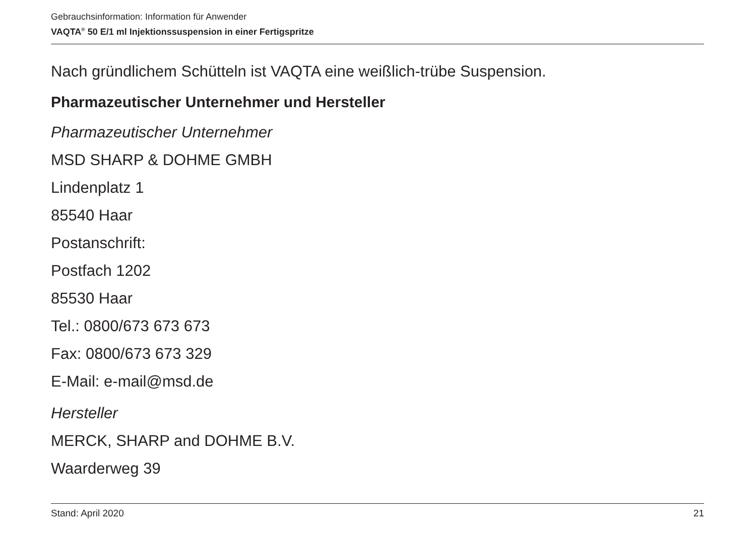Gebrauchsinformation: Information für Anwender
VAQTA<sup>®</sup> 50 E/1 ml Injektionssuspension in einer Fertigspritze
Nach gründlichem Schütteln ist VAQTA eine weißlich-trübe Suspension.
Pharmazeutischer Unternehmer und Hersteller
Pharmazeutischer Unternehmer
MSD SHARP & DOHME GMBH
Lindenplatz 1
85540 Haar
Postanschrift:
Postfach 1202
85530 Haar
Tel.: 0800/673 673 673
Fax: 0800/673 673 329
E-Mail: e-mail@msd.de
Hersteller
MERCK, SHARP and DOHME B.V.
Waarderweg 39
Stand: April 2020 21